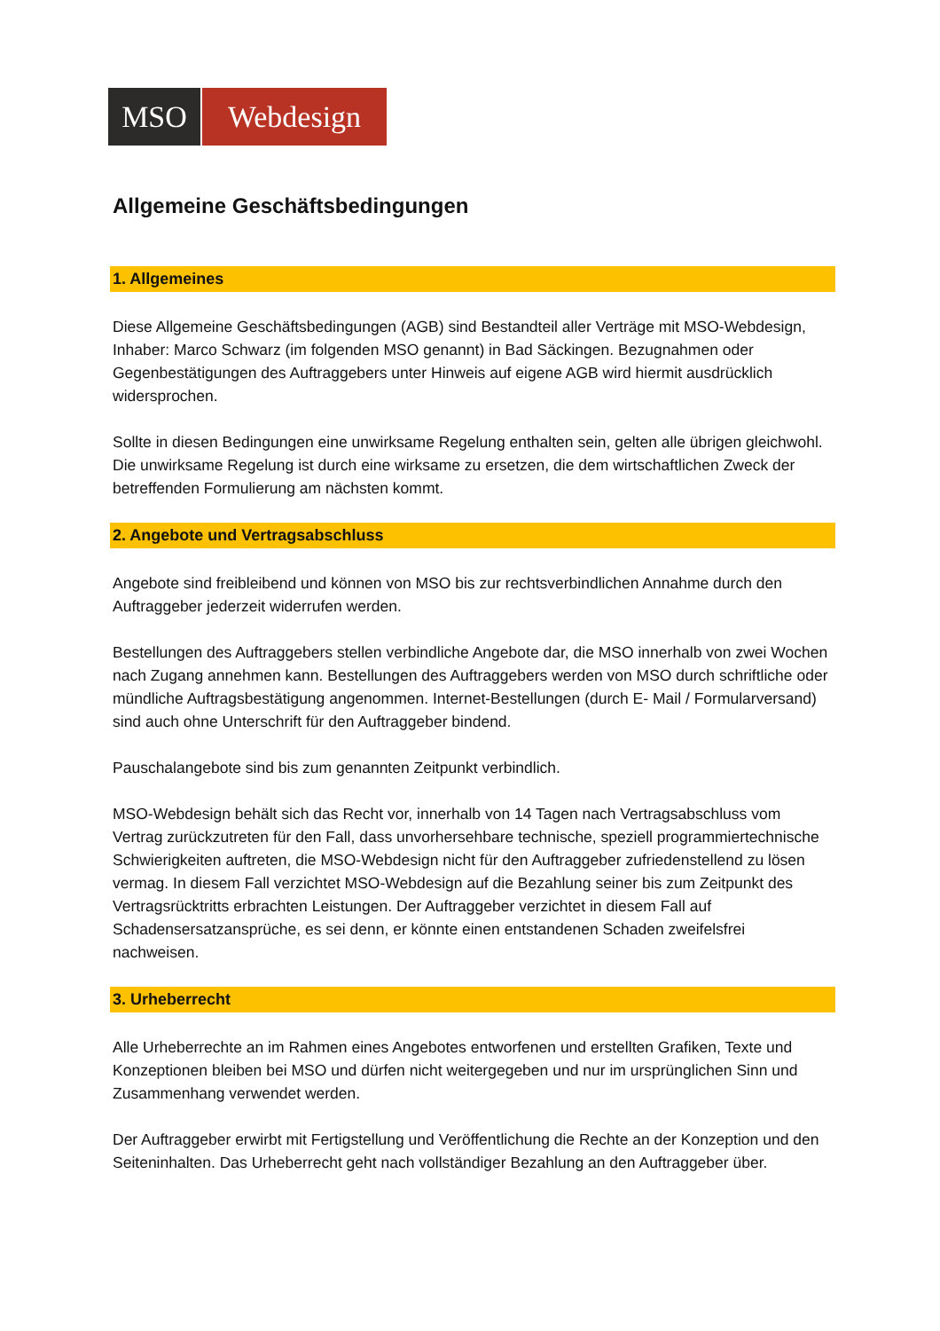MSO Webdesign
Allgemeine Geschäftsbedingungen
1. Allgemeines
Diese Allgemeine Geschäftsbedingungen (AGB) sind Bestandteil aller Verträge mit MSO-Webdesign, Inhaber: Marco Schwarz (im folgenden MSO genannt) in Bad Säckingen. Bezugnahmen oder Gegenbestätigungen des Auftraggebers unter Hinweis auf eigene AGB wird hiermit ausdrücklich widersprochen.
Sollte in diesen Bedingungen eine unwirksame Regelung enthalten sein, gelten alle übrigen gleichwohl. Die unwirksame Regelung ist durch eine wirksame zu ersetzen, die dem wirtschaftlichen Zweck der betreffenden Formulierung am nächsten kommt.
2. Angebote und Vertragsabschluss
Angebote sind freibleibend und können von MSO bis zur rechtsverbindlichen Annahme durch den Auftraggeber jederzeit widerrufen werden.
Bestellungen des Auftraggebers stellen verbindliche Angebote dar, die MSO innerhalb von zwei Wochen nach Zugang annehmen kann. Bestellungen des Auftraggebers werden von MSO durch schriftliche oder mündliche Auftragsbestätigung angenommen. Internet-Bestellungen (durch E- Mail / Formularversand) sind auch ohne Unterschrift für den Auftraggeber bindend.
Pauschalangebote sind bis zum genannten Zeitpunkt verbindlich.
MSO-Webdesign behält sich das Recht vor, innerhalb von 14 Tagen nach Vertragsabschluss vom Vertrag zurückzutreten für den Fall, dass unvorhersehbare technische, speziell programmiertechnische Schwierigkeiten auftreten, die MSO-Webdesign nicht für den Auftraggeber zufriedenstellend zu lösen vermag. In diesem Fall verzichtet MSO-Webdesign auf die Bezahlung seiner bis zum Zeitpunkt des Vertragsrücktritts erbrachten Leistungen. Der Auftraggeber verzichtet in diesem Fall auf Schadensersatzansprüche, es sei denn, er könnte einen entstandenen Schaden zweifelsfrei nachweisen.
3. Urheberrecht
Alle Urheberrechte an im Rahmen eines Angebotes entworfenen und erstellten Grafiken, Texte und Konzeptionen bleiben bei MSO und dürfen nicht weitergegeben und nur im ursprünglichen Sinn und Zusammenhang verwendet werden.
Der Auftraggeber erwirbt mit Fertigstellung und Veröffentlichung die Rechte an der Konzeption und den Seiteninhalten. Das Urheberrecht geht nach vollständiger Bezahlung an den Auftraggeber über.